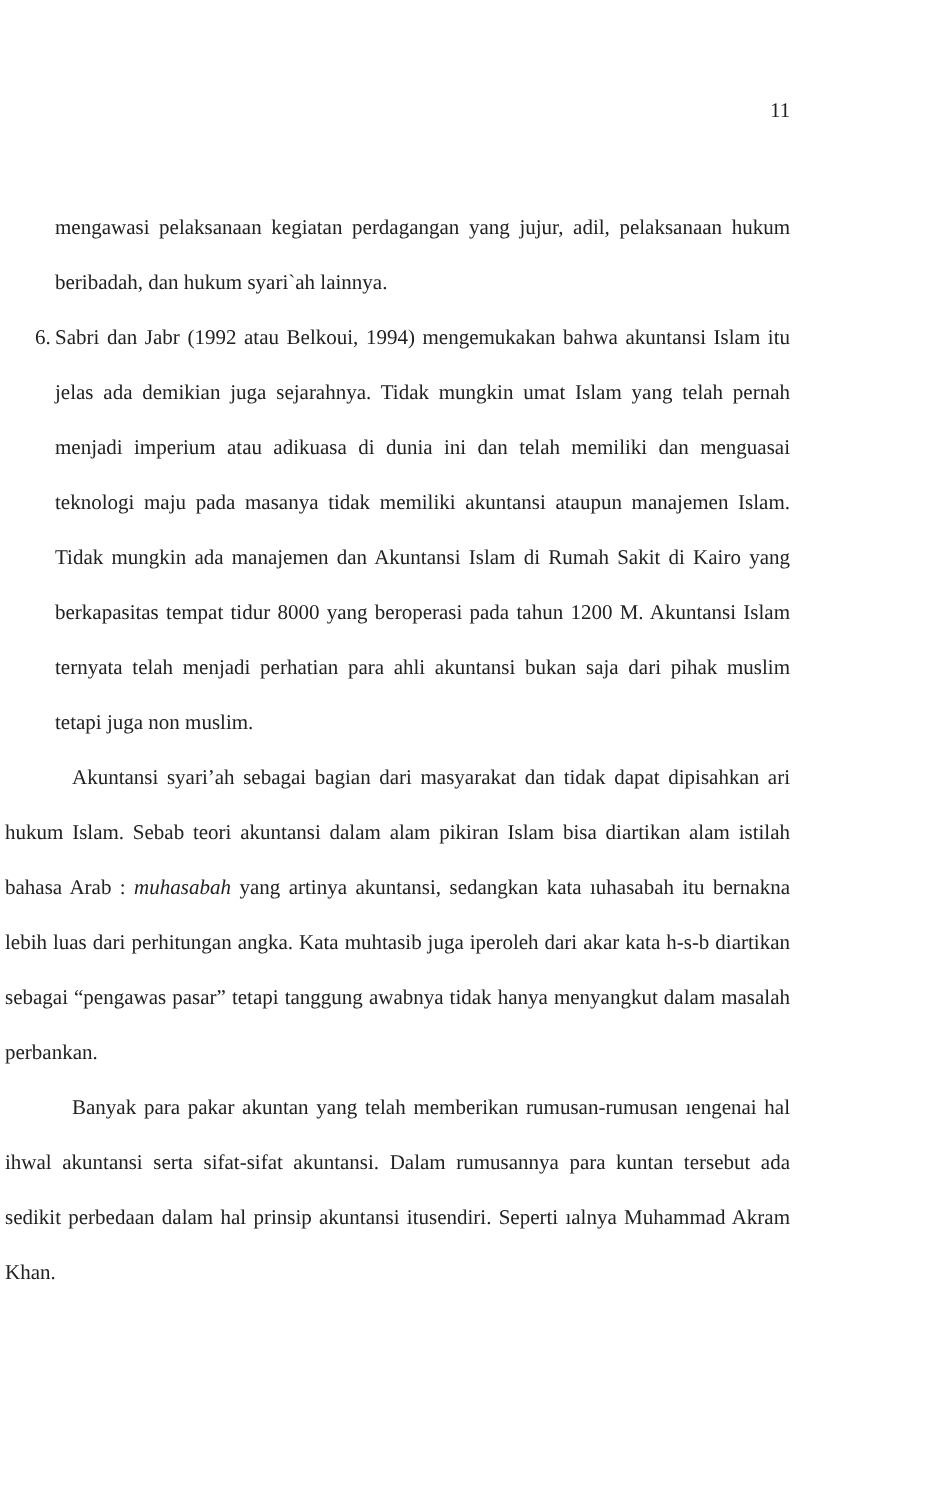11
mengawasi pelaksanaan kegiatan perdagangan yang jujur, adil, pelaksanaan hukum beribadah, dan hukum syari`ah lainnya.
6.
Sabri dan Jabr (1992 atau Belkoui, 1994) mengemukakan bahwa akuntansi Islam itu jelas ada demikian juga sejarahnya. Tidak mungkin umat Islam yang telah pernah menjadi imperium atau adikuasa di dunia ini dan telah memiliki dan menguasai teknologi maju pada masanya tidak memiliki akuntansi ataupun manajemen Islam. Tidak mungkin ada manajemen dan Akuntansi Islam di Rumah Sakit di Kairo yang berkapasitas tempat tidur 8000 yang beroperasi pada tahun 1200 M. Akuntansi Islam ternyata telah menjadi perhatian para ahli akuntansi bukan saja dari pihak muslim tetapi juga non muslim.
Akuntansi syari’ah sebagai bagian dari masyarakat dan tidak dapat dipisahkan ari hukum Islam. Sebab teori akuntansi dalam alam pikiran Islam bisa diartikan alam istilah bahasa Arab : muhasabah yang artinya akuntansi, sedangkan kata ıuhasabah itu bernakna lebih luas dari perhitungan angka. Kata muhtasib juga iperoleh dari akar kata h-s-b diartikan sebagai “pengawas pasar” tetapi tanggung awabnya tidak hanya menyangkut dalam masalah perbankan.
Banyak para pakar akuntan yang telah memberikan rumusan-rumusan ıengenai hal ihwal akuntansi serta sifat-sifat akuntansi. Dalam rumusannya para kuntan tersebut ada sedikit perbedaan dalam hal prinsip akuntansi itusendiri. Seperti ıalnya Muhammad Akram Khan.